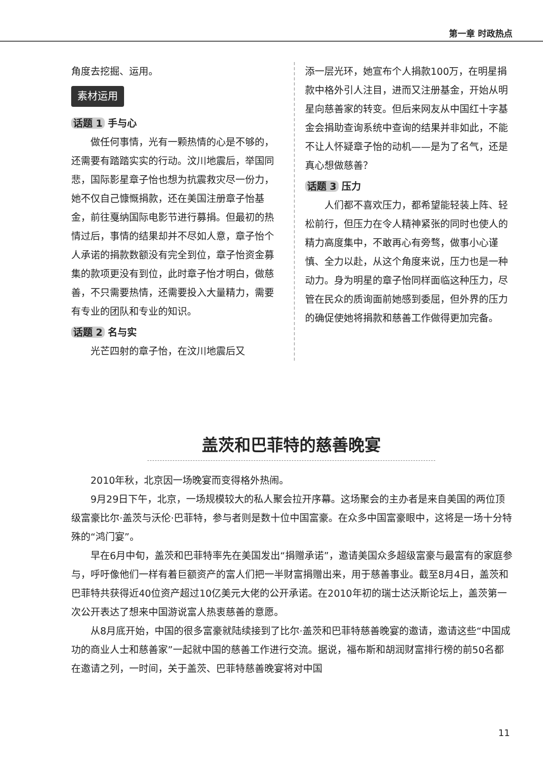第一章 时政热点
角度去挖掘、运用。
素材运用
话题 1 手与心
做任何事情，光有一颗热情的心是不够的，还需要有踏踏实实的行动。汶川地震后，举国同悲，国际影星章子怡也想为抗震救灾尽一份力，她不仅自己慷慨捐款，还在美国注册章子怡基金，前往戛纳国际电影节进行募捐。但最初的热情过后，事情的结果却并不尽如人意，章子怡个人承诺的捐款数额没有完全到位，章子怡资金募集的款项更没有到位，此时章子怡才明白，做慈善，不只需要热情，还需要投入大量精力，需要有专业的团队和专业的知识。
话题 2 名与实
光芒四射的章子怡，在汶川地震后又
添一层光环，她宣布个人捐款100万，在明星捐款中格外引人注目，进而又注册基金，开始从明星向慈善家的转变。但后来网友从中国红十字基金会捐助查询系统中查询的结果并非如此，不能不让人怀疑章子怡的动机——是为了名气，还是真心想做慈善？
话题 3 压力
人们都不喜欢压力，都希望能轻装上阵、轻松前行，但压力在令人精神紧张的同时也使人的精力高度集中，不敢再心有旁骛，做事小心谨慎、全力以赴，从这个角度来说，压力也是一种动力。身为明星的章子怡同样面临这种压力，尽管在民众的质询面前她感到委屈，但外界的压力的确促使她将捐款和慈善工作做得更加完备。
盖茨和巴菲特的慈善晚宴
2010年秋，北京因一场晚宴而变得格外热闹。
9月29日下午，北京，一场规模较大的私人聚会拉开序幕。这场聚会的主办者是来自美国的两位顶级富豪比尔·盖茨与沃伦·巴菲特，参与者则是数十位中国富豪。在众多中国富豪眼中，这将是一场十分特殊的“鸿门宴”。
早在6月中旬，盖茨和巴菲特率先在美国发出“捐赠承诺”，邀请美国众多超级富豪与最富有的家庭参与，呼吁像他们一样有着巨额资产的富人们把一半财富捐赠出来，用于慈善事业。截至8月4日，盖茨和巴菲特共获得近40位资产超过10亿美元大佬的公开承诺。在2010年初的瑞士达沃斯论坛上，盖茨第一次公开表达了想来中国游说富人热衷慈善的意愿。
从8月底开始，中国的很多富豪就陆续接到了比尔·盖茨和巴菲特慈善晚宴的邀请，邀请这些“中国成功的商业人士和慈善家”一起就中国的慈善工作进行交流。据说，福布斯和胡润财富排行榜的前50名都在邀请之列，一时间，关于盖茨、巴菲特慈善晚宴将对中国
11